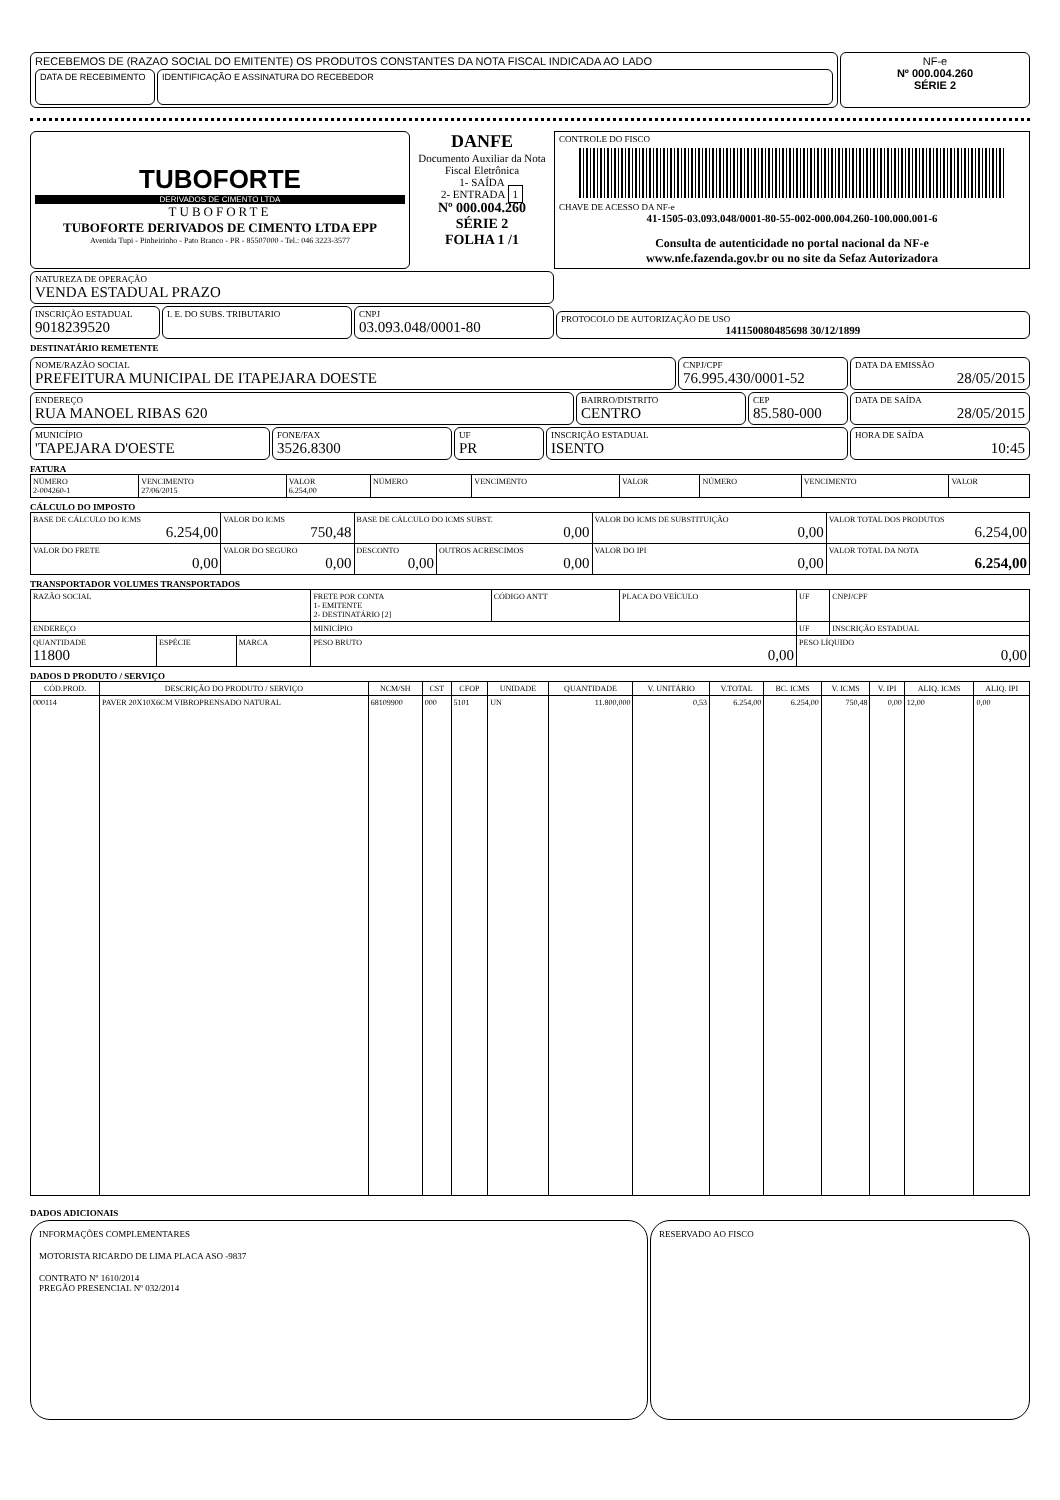RECEBEMOS DE (RAZAO SOCIAL DO EMITENTE) OS PRODUTOS CONSTANTES DA NOTA FISCAL INDICADA AO LADO
DATA DE RECEBIMENTO
IDENTIFICAÇÃO E ASSINATURA DO RECEBEDOR
NF-e
Nº 000.004.260
SÉRIE 2
TUBOFORTE
DERIVADOS DE CIMENTO LTDA
TUBOFORTE
TUBOFORTE DERIVADOS DE CIMENTO LTDA EPP
Avenida Tupi - Pinheirinho - Pato Branco - PR - 85507000 - Tel.: 046 3223-3577
DANFE
Documento Auxiliar da Nota Fiscal Eletrônica
1- SAÍDA
2- ENTRADA 1
Nº 000.004.260
SÉRIE 2
FOLHA 1 /1
CONTROLE DO FISCO
CHAVE DE ACESSO DA NF-e
41-1505-03.093.048/0001-80-55-002-000.004.260-100.000.001-6
Consulta de autenticidade no portal nacional da NF-e
www.nfe.fazenda.gov.br ou no site da Sefaz Autorizadora
NATUREZA DE OPERAÇÃO
VENDA ESTADUAL PRAZO
INSCRIÇÃO ESTADUAL
9018239520
I. E. DO SUBS. TRIBUTARIO CNPJ
03.093.048/0001-80
PROTOCOLO DE AUTORIZAÇÃO DE USO
141150080485698 30/12/1899
DESTINATÁRIO REMETENTE
NOME/RAZÃO SOCIAL
PREFEITURA MUNICIPAL DE ITAPEJARA DOESTE
CNPJ/CPF
76.995.430/0001-52
ENDEREÇO
RUA MANOEL RIBAS 620
BAIRRO/DISTRITO
CENTRO
CEP
85.580-000
MUNICÍPIO
'TAPEJARA D'OESTE
FONE/FAX
3526.8300
UF
PR
INSCRIÇÃO ESTADUAL
ISENTO
DATA DA EMISSÃO
28/05/2015
DATA DE SAÍDA
28/05/2015
HORA DE SAÍDA
10:45
FATURA
| NÚMERO 2-004260-1 | VENCIMENTO 27/06/2015 | VALOR 6.254,00 | NÚMERO | VENCIMENTO | VALOR | NÚMERO | VENCIMENTO | VALOR |
CÁLCULO DO IMPOSTO
| BASE DE CÁLCULO DO ICMS 6.254,00 | VALOR DO ICMS 750,48 | BASE DE CÁLCULO DO ICMS SUBST. 0,00 | | VALOR DO ICMS DE SUBSTITUIÇÃO 0,00 | VALOR TOTAL DOS PRODUTOS 6.254,00 |
| VALOR DO FRETE 0,00 | VALOR DO SEGURO 0,00 | DESCONTO 0,00 | OUTROS ACRESCIMOS 0,00 | VALOR DO IPI 0,00 | VALOR TOTAL DA NOTA 6.254,00 |
TRANSPORTADOR VOLUMES TRANSPORTADOS
| RAZÃO SOCIAL | | | FRETE POR CONTA 1- EMITENTE 2- DESTINATÁRIO [2] | CÓDIGO ANTT | PLACA DO VEÍCULO | UF | CNPJ/CPF |
| ENDEREÇO | | | MINICÍPIO | | | UF | INSCRIÇÃO ESTADUAL |
| QUANTIDADE 11800 | ESPÉCIE | MARCA | PESO BRUTO 0,00 | | | PESO LÍQUIDO 0,00 | |
DADOS D PRODUTO / SERVIÇO
| CÓD.PROD. | DESCRIÇÃO DO PRODUTO / SERVIÇO | NCM/SH | CST | CFOP | UNIDADE | QUANTIDADE | V. UNITÁRIO | V.TOTAL | BC. ICMS | V. ICMS | V. IPI | ALIQ. ICMS | ALIQ. IPI |
| --- | --- | --- | --- | --- | --- | --- | --- | --- | --- | --- | --- | --- | --- |
| 000114 | PAVER 20X10X6CM VIBROPRENSADO NATURAL | 68109900 | 000 | 5101 | UN | 11.800,000 | 0,53 | 6.254,00 | 6.254,00 | 750,48 | 0,00 | 12,00 | 0,00 |
DADOS ADICIONAIS
INFORMAÇÕES COMPLEMENTARES
MOTORISTA RICARDO DE LIMA PLACA ASO -9837
CONTRATO Nº 1610/2014
PREGÃO PRESENCIAL Nº 032/2014
RESERVADO AO FISCO